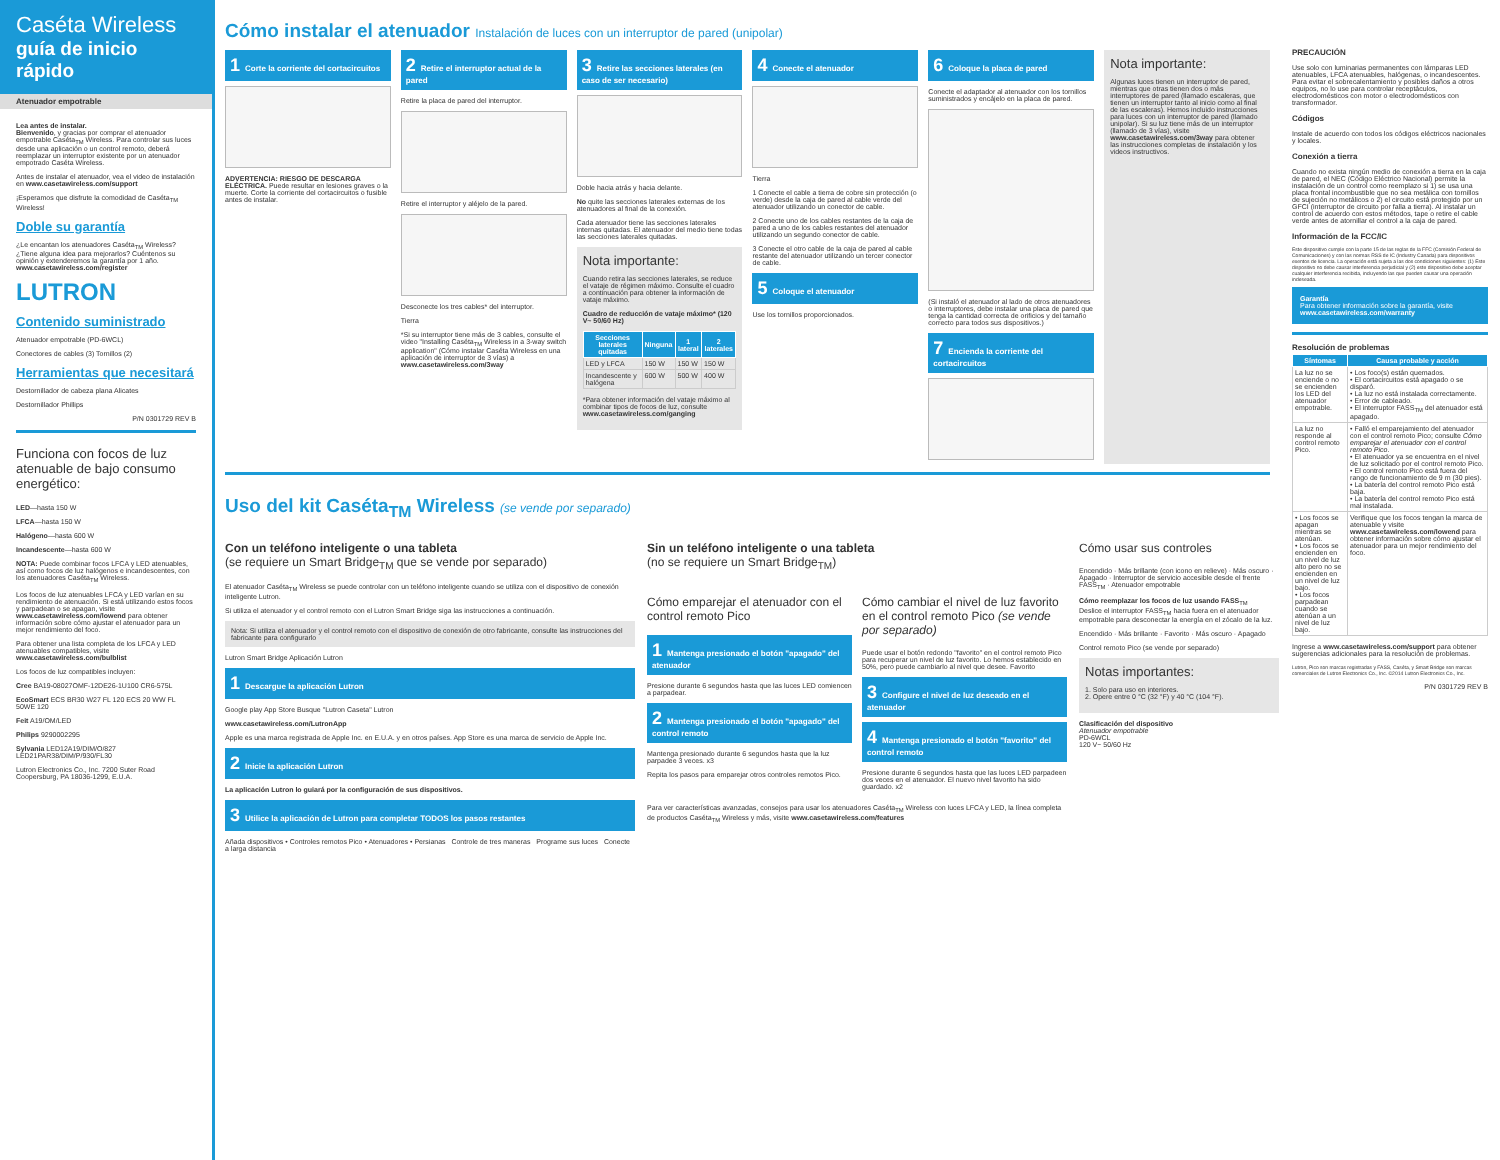Caséta Wireless
guía de inicio rápido
Atenuador empotrable
Lea antes de instalar.
Bienvenido, y gracias por comprar el atenuador empotrable Caséta<sub>TM</sub> Wireless. Para controlar sus luces desde una aplicación o un control remoto, deberá reemplazar un interruptor existente por un atenuador empotrado Caséta Wireless.
Antes de instalar el atenuador, vea el video de instalación en www.casetawireless.com/support
¡Esperamos que disfrute la comodidad de Caséta<sub>TM</sub> Wireless!
Doble su garantía
¿Le encantan los atenuadores Caséta<sub>TM</sub> Wireless? ¿Tiene alguna idea para mejorarlos? Cuéntenos su opinión y extenderemos la garantía por 1 año.
www.casetawireless.com/register
LUTRON
Contenido suministrado
Atenuador empotrable (PD-6WCL)
Conectores de cables (3) Tornillos (2)
Herramientas que necesitará
Destornillador de cabeza plana Alicates
Destornillador Phillips
P/N 0301729 REV B
Funciona con focos de luz atenuable de bajo consumo energético:
LED—hasta 150 W
LFCA—hasta 150 W
Halógeno—hasta 600 W
Incandescente—hasta 600 W
NOTA: Puede combinar focos LFCA y LED atenuables, así como focos de luz halógenos e incandescentes, con los atenuadores Caséta<sub>TM</sub> Wireless.
Los focos de luz atenuables LFCA y LED varían en su rendimiento de atenuación. Si está utilizando estos focos y parpadean o se apagan, visite www.casetawireless.com/lowend para obtener información sobre cómo ajustar el atenuador para un mejor rendimiento del foco.
Para obtener una lista completa de los LFCA y LED atenuables compatibles, visite www.casetawireless.com/bulblist
Los focos de luz compatibles incluyen:
Cree BA19-08027OMF-12DE26-1U100 CR6-575L
EcoSmart ECS BR30 W27 FL 120 ECS 20 WW FL 50WE 120
Feit A19/OM/LED
Philips 9290002295
Sylvania LED12A19/DIM/O/827 LED21PAR38/DIM/P/930/FL30
Lutron Electronics Co., Inc. 7200 Suter Road Coopersburg, PA 18036-1299, E.U.A.
Cómo instalar el atenuador Instalación de luces con un interruptor de pared (unipolar)
1 Corte la corriente del cortacircuitos
ADVERTENCIA: RIESGO DE DESCARGA ELÉCTRICA. Puede resultar en lesiones graves o la muerte. Corte la corriente del cortacircuitos o fusible antes de instalar.
2 Retire el interruptor actual de la pared
Retire la placa de pared del interruptor.
Retire el interruptor y aléjelo de la pared.
Desconecte los tres cables* del interruptor.
Tierra
*Si su interruptor tiene más de 3 cables, consulte el video "Installing Caséta<sub>TM</sub> Wireless in a 3-way switch application" (Cómo instalar Caséta Wireless en una aplicación de interruptor de 3 vías) a www.casetawireless.com/3way
3 Retire las secciones laterales (en caso de ser necesario)
Doble hacia atrás y hacia delante.
No quite las secciones laterales externas de los atenuadores al final de la conexión.
Cada atenuador tiene las secciones laterales internas quitadas. El atenuador del medio tiene todas las secciones laterales quitadas.
Nota importante:
Cuando retira las secciones laterales, se reduce el vataje de régimen máximo. Consulte el cuadro a continuación para obtener la información de vataje máximo.
Cuadro de reducción de vataje máximo* (120 V~ 50/60 Hz)
| Secciones laterales quitadas | Ninguna | 1 lateral | 2 laterales |
| --- | --- | --- | --- |
| LED y LFCA | 150 W | 150 W | 150 W |
| Incandescente y halógena | 600 W | 500 W | 400 W |
*Para obtener información del vataje máximo al combinar tipos de focos de luz, consulte www.casetawireless.com/ganging
4 Conecte el atenuador
Tierra
1 Conecte el cable a tierra de cobre sin protección (o verde) desde la caja de pared al cable verde del atenuador utilizando un conector de cable.
2 Conecte uno de los cables restantes de la caja de pared a uno de los cables restantes del atenuador utilizando un segundo conector de cable.
3 Conecte el otro cable de la caja de pared al cable restante del atenuador utilizando un tercer conector de cable.
5 Coloque el atenuador
Use los tornillos proporcionados.
6 Coloque la placa de pared
Conecte el adaptador al atenuador con los tornillos suministrados y encájelo en la placa de pared.
(Si instaló el atenuador al lado de otros atenuadores o interruptores, debe instalar una placa de pared que tenga la cantidad correcta de orificios y del tamaño correcto para todos sus dispositivos.)
7 Encienda la corriente del cortacircuitos
Nota importante:
Algunas luces tienen un interruptor de pared, mientras que otras tienen dos o más interruptores de pared (llamado escaleras, que tienen un interruptor tanto al inicio como al final de las escaleras). Hemos incluido instrucciones para luces con un interruptor de pared (llamado unipolar). Si su luz tiene más de un interruptor (llamado de 3 vías), visite www.casetawireless.com/3way para obtener las instrucciones completas de instalación y los videos instructivos.
Uso del kit Caséta<sub>TM</sub> Wireless (se vende por separado)
Con un teléfono inteligente o una tableta
(se requiere un Smart Bridge<sub>TM</sub> que se vende por separado)
El atenuador Caséta<sub>TM</sub> Wireless se puede controlar con un teléfono inteligente cuando se utiliza con el dispositivo de conexión inteligente Lutron.
Si utiliza el atenuador y el control remoto con el Lutron Smart Bridge siga las instrucciones a continuación.
Nota: Si utiliza el atenuador y el control remoto con el dispositivo de conexión de otro fabricante, consulte las instrucciones del fabricante para configurarlo
Lutron Smart Bridge Aplicación Lutron
1 Descargue la aplicación Lutron
Google play App Store Busque "Lutron Caseta" Lutron
www.casetawireless.com/LutronApp
Apple es una marca registrada de Apple Inc. en E.U.A. y en otros países. App Store es una marca de servicio de Apple Inc.
2 Inicie la aplicación Lutron
La aplicación Lutron lo guiará por la configuración de sus dispositivos.
3 Utilice la aplicación de Lutron para completar TODOS los pasos restantes
Añada dispositivos • Controles remotos Pico • Atenuadores • Persianas Controle de tres maneras Programe sus luces Conecte a larga distancia
Sin un teléfono inteligente o una tableta
(no se requiere un Smart Bridge<sub>TM</sub>)
Cómo emparejar el atenuador con el control remoto Pico
1 Mantenga presionado el botón "apagado" del atenuador
Presione durante 6 segundos hasta que las luces LED comiencen a parpadear.
2 Mantenga presionado el botón "apagado" del control remoto
Mantenga presionado durante 6 segundos hasta que la luz parpadee 3 veces. x3
Repita los pasos para emparejar otros controles remotos Pico.
Cómo cambiar el nivel de luz favorito en el control remoto Pico (se vende por separado)
Puede usar el botón redondo "favorito" en el control remoto Pico para recuperar un nivel de luz favorito. Lo hemos establecido en 50%, pero puede cambiarlo al nivel que desee. Favorito
3 Configure el nivel de luz deseado en el atenuador
4 Mantenga presionado el botón "favorito" del control remoto
Presione durante 6 segundos hasta que las luces LED parpadeen dos veces en el atenuador. El nuevo nivel favorito ha sido guardado. x2
Para ver características avanzadas, consejos para usar los atenuadores Caséta<sub>TM</sub> Wireless con luces LFCA y LED, la línea completa de productos Caséta<sub>TM</sub> Wireless y más, visite www.casetawireless.com/features
Cómo usar sus controles
Encendido · Más brillante (con icono en relieve) · Más oscuro · Apagado · Interruptor de servicio accesible desde el frente FASS<sub>TM</sub> · Atenuador empotrable
Cómo reemplazar los focos de luz usando FASS<sub>TM</sub>
Deslice el interruptor FASS<sub>TM</sub> hacia fuera en el atenuador empotrable para desconectar la energía en el zócalo de la luz.
Encendido · Más brillante · Favorito · Más oscuro · Apagado
Control remoto Pico (se vende por separado)
Notas importantes:
1. Solo para uso en interiores.
2. Opere entre 0 °C (32 °F) y 40 °C (104 °F).
Clasificación del dispositivo
Atenuador empotrable
PD-6WCL
120 V~ 50/60 Hz
PRECAUCIÓN
Use solo con luminarias permanentes con lámparas LED atenuables, LFCA atenuables, halógenas, o incandescentes. Para evitar el sobrecalentamiento y posibles daños a otros equipos, no lo use para controlar receptáculos, electrodomésticos con motor o electrodomésticos con transformador.
Códigos
Instale de acuerdo con todos los códigos eléctricos nacionales y locales.
Conexión a tierra
Cuando no exista ningún medio de conexión a tierra en la caja de pared, el NEC (Código Eléctrico Nacional) permite la instalación de un control como reemplazo si 1) se usa una placa frontal incombustible que no sea metálica con tornillos de sujeción no metálicos o 2) el circuito está protegido por un GFCI (interruptor de circuito por falla a tierra). Al instalar un control de acuerdo con estos métodos, tape o retire el cable verde antes de atornillar el control a la caja de pared.
Información de la FCC/IC
Este dispositivo cumple con la parte 15 de las reglas de la FFC (Comisión Federal de Comunicaciones) y con las normas RSS de IC (Industry Canada) para dispositivos exentos de licencia. La operación está sujeta a las dos condiciones siguientes: (1) Este dispositivo no debe causar interferencia perjudicial y (2) este dispositivo debe aceptar cualquier interferencia recibida, incluyendo las que pueden causar una operación indeseada.
Garantía
Para obtener información sobre la garantía, visite www.casetawireless.com/warranty
Resolución de problemas
| Síntomas | Causa probable y acción |
| --- | --- |
| La luz no se enciende o no se encienden los LED del atenuador empotrable. | • Los foco(s) están quemados. • El cortacircuitos está apagado o se disparó. • La luz no está instalada correctamente. • Error de cableado. • El interruptor FASS<sub>TM</sub> del atenuador está apagado. |
| La luz no responde al control remoto Pico. | • Falló el emparejamiento del atenuador con el control remoto Pico; consulte Cómo emparejar el atenuador con el control remoto Pico . • El atenuador ya se encuentra en el nivel de luz solicitado por el control remoto Pico. • El control remoto Pico está fuera del rango de funcionamiento de 9 m (30 pies). • La batería del control remoto Pico está baja. • La batería del control remoto Pico está mal instalada. |
| • Los focos se apagan mientras se atenúan. • Los focos se encienden en un nivel de luz alto pero no se encienden en un nivel de luz bajo. • Los focos parpadean cuando se atenúan a un nivel de luz bajo. | Verifique que los focos tengan la marca de atenuable y visite www.casetawireless.com/lowend para obtener información sobre cómo ajustar el atenuador para un mejor rendimiento del foco. |
Ingrese a www.casetawireless.com/support para obtener sugerencias adicionales para la resolución de problemas.
Lutron, Pico son marcas registradas y FASS, Caséta, y Smart Bridge son marcas comerciales de Lutron Electronics Co., Inc. ©2014 Lutron Electronics Co., Inc.
P/N 0301729 REV B